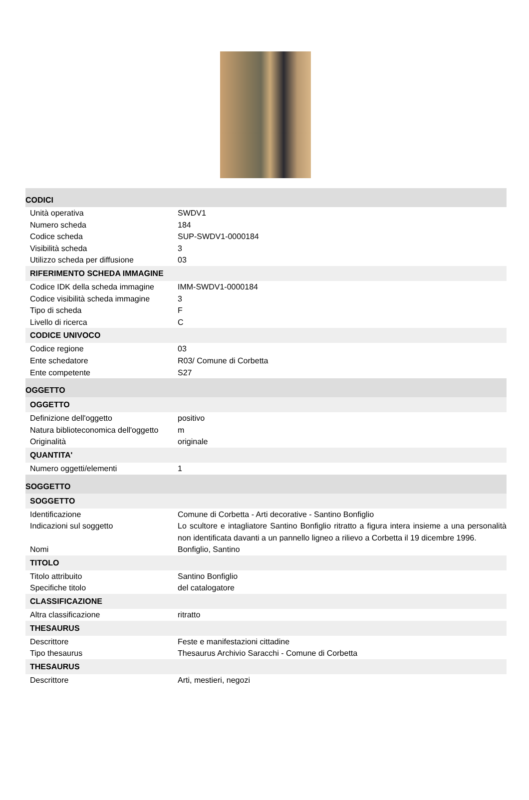| CODICI | |
| Unità operativa | SWDV1 |
| Numero scheda | 184 |
| Codice scheda | SUP-SWDV1-0000184 |
| Visibilità scheda | 3 |
| Utilizzo scheda per diffusione | 03 |
| RIFERIMENTO SCHEDA IMMAGINE | |
| Codice IDK della scheda immagine | IMM-SWDV1-0000184 |
| Codice visibilità scheda immagine | 3 |
| Tipo di scheda | F |
| Livello di ricerca | C |
| CODICE UNIVOCO | |
| Codice regione | 03 |
| Ente schedatore | R03/ Comune di Corbetta |
| Ente competente | S27 |
| OGGETTO | |
| OGGETTO | |
| Definizione dell'oggetto | positivo |
| Natura biblioteconomica dell'oggetto | m |
| Originalità | originale |
| QUANTITA' | |
| Numero oggetti/elementi | 1 |
| SOGGETTO | |
| SOGGETTO | |
| Identificazione | Comune di Corbetta - Arti decorative - Santino Bonfiglio |
| Indicazioni sul soggetto | Lo scultore e intagliatore Santino Bonfiglio ritratto a figura intera insieme a una personalità non identificata davanti a un pannello ligneo a rilievo a Corbetta il 19 dicembre 1996. |
| Nomi | Bonfiglio, Santino |
| TITOLO | |
| Titolo attribuito | Santino Bonfiglio |
| Specifiche titolo | del catalogatore |
| CLASSIFICAZIONE | |
| Altra classificazione | ritratto |
| THESAURUS | |
| Descrittore | Feste e manifestazioni cittadine |
| Tipo thesaurus | Thesaurus Archivio Saracchi - Comune di Corbetta |
| THESAURUS | |
| Descrittore | Arti, mestieri, negozi |